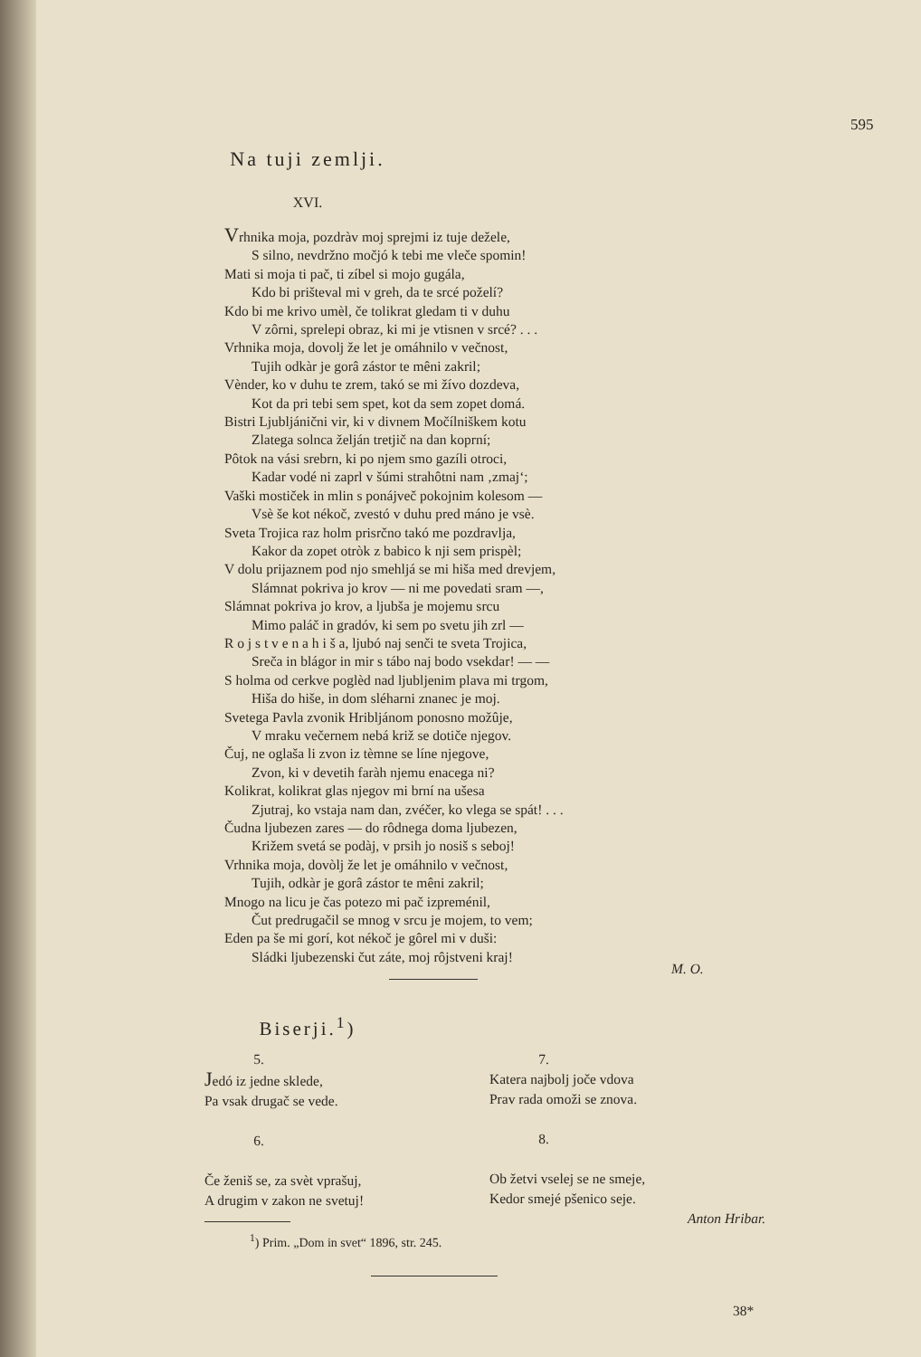595
Na tuji zemlji.
XVI.
Vrhnika moja, pozdràv moj sprejmi iz tuje dežele,
S silno, nevdržno močjó k tebi me vleče spomin!
Mati si moja ti pač, ti zíbel si mojo gugála,
Kdo bi prišteval mi v greh, da te srcé poželí?
Kdo bi me krivo umèl, če tolikrat gledam ti v duhu
V zôrni, sprelepi obraz, ki mi je vtisnen v srcé? . . .
Vrhnika moja, dovolj že let je omáhnilo v večnost,
Tujih odkàr je gorâ zástor te mêni zakril;
Vènder, ko v duhu te zrem, takó se mi žívo dozdeva,
Kot da pri tebi sem spet, kot da sem zopet domá.
Bistri Ljubljánični vir, ki v divnem Močílniškem kotu
Zlatega solnca želján tretjič na dan koprní;
Pôtok na vási srebrn, ki po njem smo gazíli otroci,
Kadar vodé ni zaprl v šúmi strahôtni nam ‚zmaj‘;
Vaški mostiček in mlin s ponájveč pokojnim kolesom —
Vsè še kot nékoč, zvestó v duhu pred máno je vsè.
Sveta Trojica raz holm prisrčno takó me pozdravlja,
Kakor da zopet otròk z babico k nji sem prispèl;
V dolu prijaznem pod njo smehljá se mi hiša med drevjem,
Slámnat pokriva jo krov — ni me povedati sram —,
Slámnat pokriva jo krov, a ljubša je mojemu srcu
Mimo paláč in gradóv, ki sem po svetu jih zrl —
R o j s t v e n a h i š a, ljubó naj senči te sveta Trojica,
Sreča in blágor in mir s tábo naj bodo vsekdar! — —
S holma od cerkve poglèd nad ljubljenim plava mi trgom,
Hiša do hiše, in dom sléharni znanec je moj.
Svetega Pavla zvonik Hribljánom ponosno možûje,
V mraku večernem nebá križ se dotiče njegov.
Čuj, ne oglaša li zvon iz tèmne se líne njegove,
Zvon, ki v devetih faràh njemu enacega ni?
Kolikrat, kolikrat glas njegov mi brní na ušesa
Zjutraj, ko vstaja nam dan, zvéčer, ko vlega se spát! . . .
Čudna ljubezen zares — do rôdnega doma ljubezen,
Križem svetá se podàj, v prsih jo nosiš s seboj!
Vrhnika moja, dovòlj že let je omáhnilo v večnost,
Tujih, odkàr je gorâ zástor te mêni zakril;
Mnogo na licu je čas potezo mi pač izpreménil,
Čut predrugačil se mnog v srcu je mojem, to vem;
Eden pa še mi gorí, kot nékoč je gôrel mi v duši:
Sládki ljubezenski čut záte, moj rôjstveni kraj!
M. O.
Biserji.<sup>1</sup>)
5.
Jedó iz jedne sklede,
Pa vsak drugač se vede.
6.
Če ženiš se, za svèt vprašuj,
A drugim v zakon ne svetuj!
7.
Katera najbolj joče vdova
Prav rada omoži se znova.
8.
Ob žetvi vselej se ne smeje,
Kedor smejé pšenico seje.
Anton Hribar.
<sup>1</sup>) Prim. „Dom in svet“ 1896, str. 245.
38*